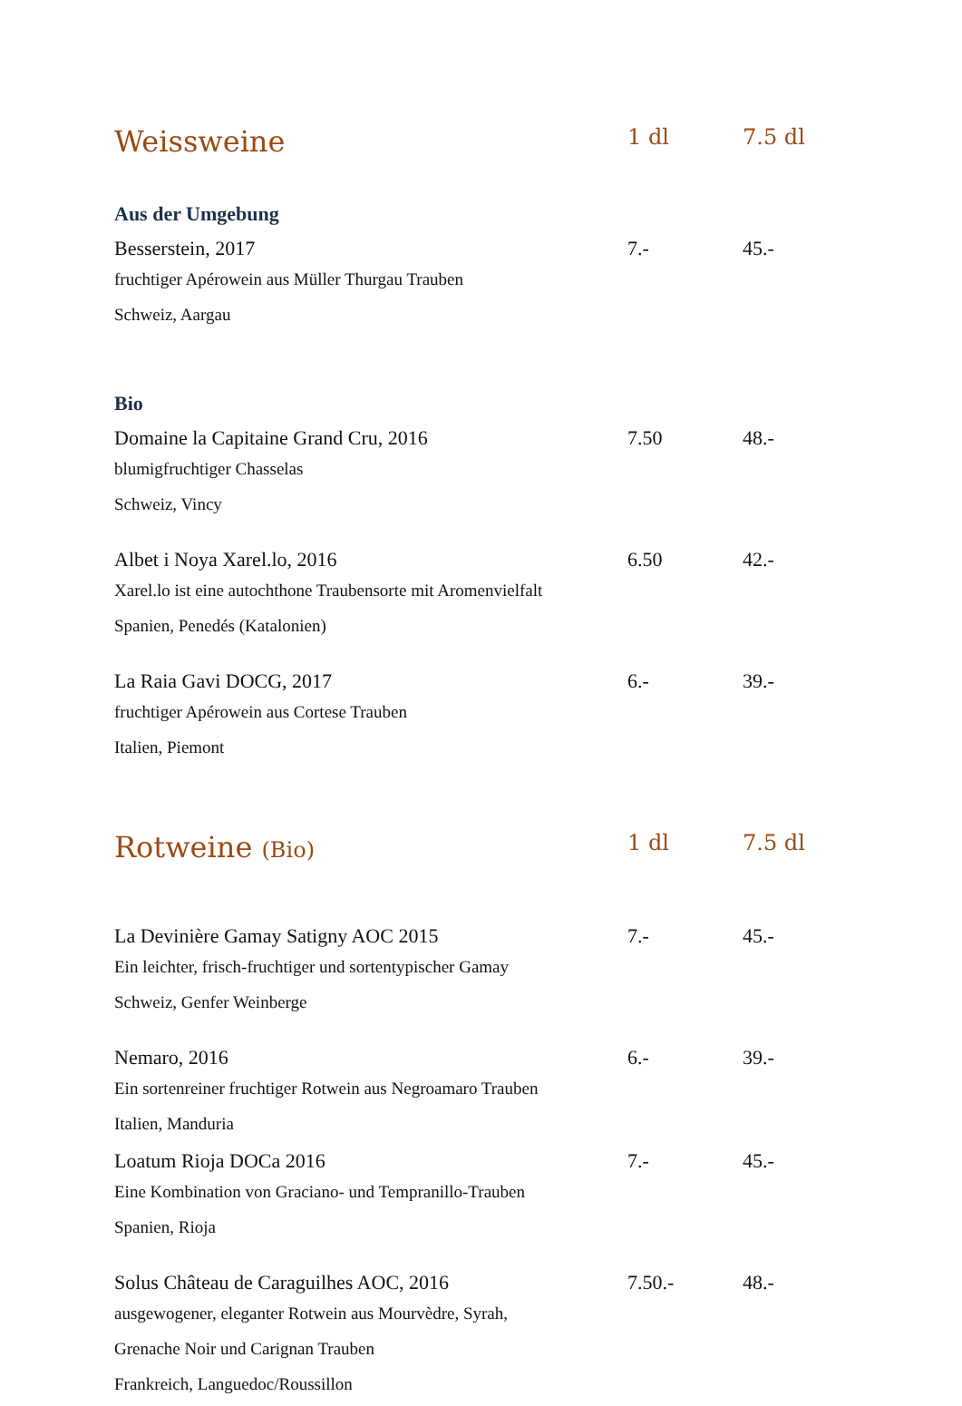| Weissweine | 1 dl | 7.5 dl |
| --- | --- | --- |
| Aus der Umgebung | | |
| Besserstein, 2017 | 7.- | 45.- |
| fruchtiger Apérowein aus Müller Thurgau Trauben | | |
| Schweiz, Aargau | | |
| Bio | | |
| Domaine la Capitaine Grand Cru, 2016 | 7.50 | 48.- |
| blumigfruchtiger Chasselas | | |
| Schweiz, Vincy | | |
| Albet i Noya Xarel.lo, 2016 | 6.50 | 42.- |
| Xarel.lo ist eine autochthone Traubensorte mit Aromenvielfalt | | |
| Spanien, Penedés (Katalonien) | | |
| La Raia Gavi DOCG, 2017 | 6.- | 39.- |
| fruchtiger Apérowein aus Cortese Trauben | | |
| Italien, Piemont | | |
| Rotweine (Bio) | 1 dl | 7.5 dl |
| La Devinière Gamay Satigny AOC 2015 | 7.- | 45.- |
| Ein leichter, frisch-fruchtiger und sortentypischer Gamay | | |
| Schweiz, Genfer Weinberge | | |
| Nemaro, 2016 | 6.- | 39.- |
| Ein sortenreiner fruchtiger Rotwein aus Negroamaro Trauben | | |
| Italien, Manduria | | |
| Loatum Rioja DOCa 2016 | 7.- | 45.- |
| Eine Kombination von Graciano- und Tempranillo-Trauben | | |
| Spanien, Rioja | | |
| Solus Château de Caraguilhes AOC, 2016 | 7.50.- | 48.- |
| ausgewogener, eleganter Rotwein aus Mourvèdre, Syrah, | | |
| Grenache Noir und Carignan Trauben | | |
| Frankreich, Languedoc/Roussillon | | |